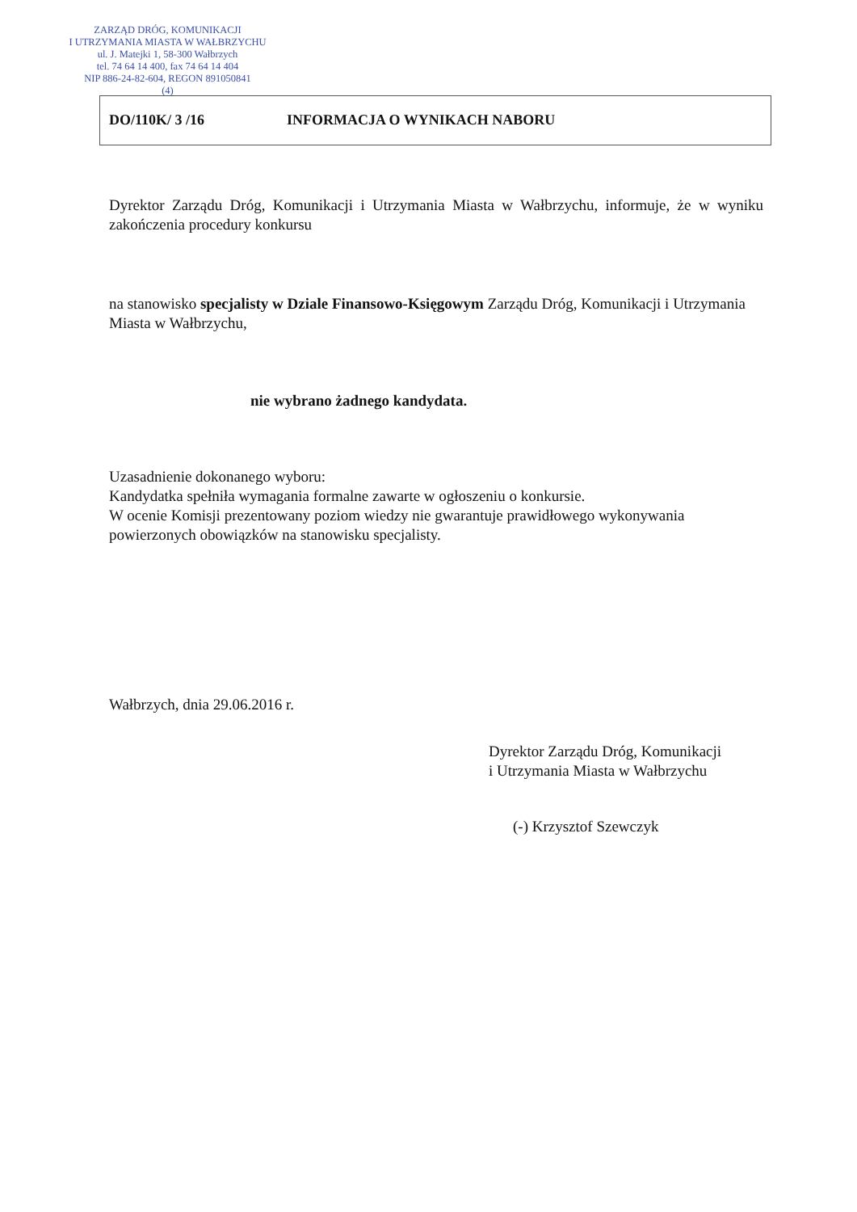ZARZĄD DRÓG, KOMUNIKACJI
I UTRZYMANIA MIASTA W WAŁBRZYCHU
ul. J. Matejki 1, 58-300 Wałbrzych
tel. 74 64 14 400, fax 74 64 14 404
NIP 886-24-82-604, REGON 891050841
(4)
DO/110K/ 3 /16 INFORMACJA O WYNIKACH NABORU
Dyrektor Zarządu Dróg, Komunikacji i Utrzymania Miasta w Wałbrzychu, informuje, że w wyniku zakończenia procedury konkursu
na stanowisko specjalisty w Dziale Finansowo-Księgowym Zarządu Dróg, Komunikacji i Utrzymania Miasta w Wałbrzychu,
nie wybrano żadnego kandydata.
Uzasadnienie dokonanego wyboru:
Kandydatka spełniła wymagania formalne zawarte w ogłoszeniu o konkursie.
W ocenie Komisji prezentowany poziom wiedzy nie gwarantuje prawidłowego wykonywania powierzonych obowiązków na stanowisku specjalisty.
Wałbrzych, dnia 29.06.2016 r.
Dyrektor Zarządu Dróg, Komunikacji
i Utrzymania Miasta w Wałbrzychu
(-) Krzysztof Szewczyk